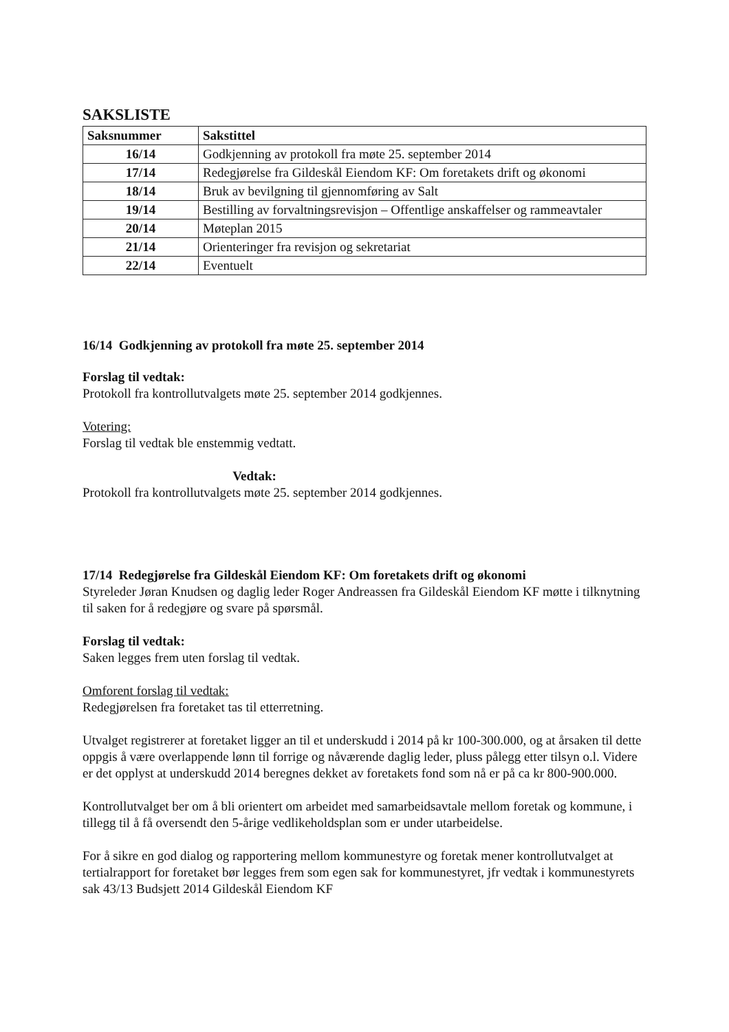SAKSLISTE
| Saksnummer | Sakstittel |
| --- | --- |
| 16/14 | Godkjenning av protokoll fra møte 25. september 2014 |
| 17/14 | Redegjørelse fra Gildeskål Eiendom KF: Om foretakets drift og økonomi |
| 18/14 | Bruk av bevilgning til gjennomføring av Salt |
| 19/14 | Bestilling av forvaltningsrevisjon – Offentlige anskaffelser og rammeavtaler |
| 20/14 | Møteplan 2015 |
| 21/14 | Orienteringer fra revisjon og sekretariat |
| 22/14 | Eventuelt |
16/14 Godkjenning av protokoll fra møte 25. september 2014
Forslag til vedtak:
Protokoll fra kontrollutvalgets møte 25. september 2014 godkjennes.
Votering:
Forslag til vedtak ble enstemmig vedtatt.
Vedtak:
Protokoll fra kontrollutvalgets møte 25. september 2014 godkjennes.
17/14 Redegjørelse fra Gildeskål Eiendom KF: Om foretakets drift og økonomi
Styreleder Jøran Knudsen og daglig leder Roger Andreassen fra Gildeskål Eiendom KF møtte i tilknytning til saken for å redegjøre og svare på spørsmål.
Forslag til vedtak:
Saken legges frem uten forslag til vedtak.
Omforent forslag til vedtak:
Redegjørelsen fra foretaket tas til etterretning.
Utvalget registrerer at foretaket ligger an til et underskudd i 2014 på kr 100-300.000, og at årsaken til dette oppgis å være overlappende lønn til forrige og nåværende daglig leder, pluss pålegg etter tilsyn o.l. Videre er det opplyst at underskudd 2014 beregnes dekket av foretakets fond som nå er på ca kr 800-900.000.
Kontrollutvalget ber om å bli orientert om arbeidet med samarbeidsavtale mellom foretak og kommune, i tillegg til å få oversendt den 5-årige vedlikeholdsplan som er under utarbeidelse.
For å sikre en god dialog og rapportering mellom kommunestyre og foretak mener kontrollutvalget at tertialrapport for foretaket bør legges frem som egen sak for kommunestyret, jfr vedtak i kommunestyrets sak 43/13 Budsjett 2014 Gildeskål Eiendom KF